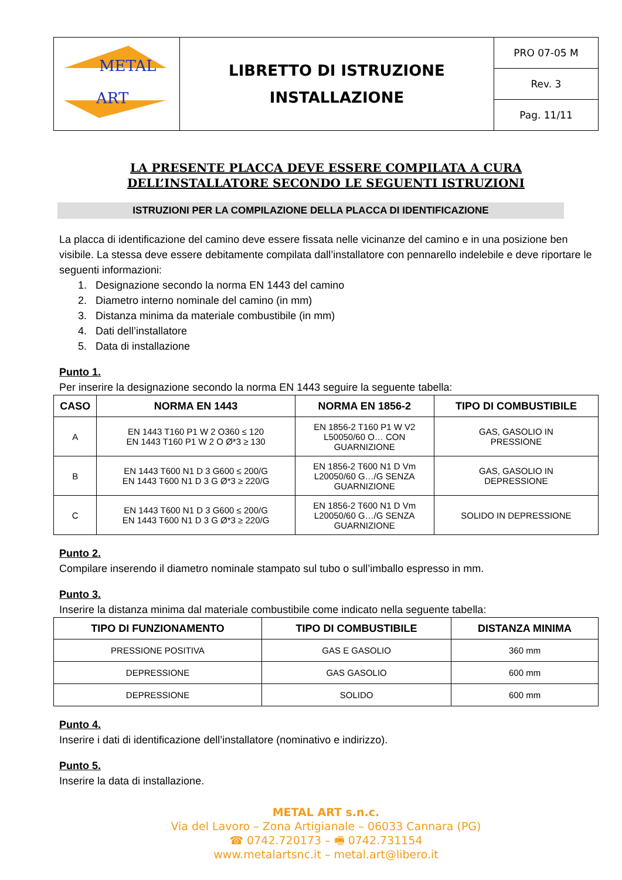| METAL ART | LIBRETTO DI ISTRUZIONE INSTALLAZIONE | PRO 07-05 M |
| | | Rev. 3 |
| | | Pag. 11/11 |
LA PRESENTE PLACCA DEVE ESSERE COMPILATA A CURA
DELL’INSTALLATORE SECONDO LE SEGUENTI ISTRUZIONI
ISTRUZIONI PER LA COMPILAZIONE DELLA PLACCA DI IDENTIFICAZIONE
La placca di identificazione del camino deve essere fissata nelle vicinanze del camino e in una posizione ben visibile. La stessa deve essere debitamente compilata dall’installatore con pennarello indelebile e deve riportare le seguenti informazioni:
1. Designazione secondo la norma EN 1443 del camino
2. Diametro interno nominale del camino (in mm)
3. Distanza minima da materiale combustibile (in mm)
4. Dati dell’installatore
5. Data di installazione
Punto 1.
Per inserire la designazione secondo la norma EN 1443 seguire la seguente tabella:
| CASO | NORMA EN 1443 | NORMA EN 1856-2 | TIPO DI COMBUSTIBILE |
| --- | --- | --- | --- |
| A | EN 1443 T160 P1 W 2 O360 ≤ 120 EN 1443 T160 P1 W 2 O Ø*3 ≥ 130 | EN 1856-2 T160 P1 W V2 L50050/60 O… CON GUARNIZIONE | GAS, GASOLIO IN PRESSIONE |
| B | EN 1443 T600 N1 D 3 G600 ≤ 200/G EN 1443 T600 N1 D 3 G Ø*3 ≥ 220/G | EN 1856-2 T600 N1 D Vm L20050/60 G…/G SENZA GUARNIZIONE | GAS, GASOLIO IN DEPRESSIONE |
| C | EN 1443 T600 N1 D 3 G600 ≤ 200/G EN 1443 T600 N1 D 3 G Ø*3 ≥ 220/G | EN 1856-2 T600 N1 D Vm L20050/60 G…/G SENZA GUARNIZIONE | SOLIDO IN DEPRESSIONE |
Punto 2.
Compilare inserendo il diametro nominale stampato sul tubo o sull’imballo espresso in mm.
Punto 3.
Inserire la distanza minima dal materiale combustibile come indicato nella seguente tabella:
| TIPO DI FUNZIONAMENTO | TIPO DI COMBUSTIBILE | DISTANZA MINIMA |
| --- | --- | --- |
| PRESSIONE POSITIVA | GAS E GASOLIO | 360 mm |
| DEPRESSIONE | GAS GASOLIO | 600 mm |
| DEPRESSIONE | SOLIDO | 600 mm |
Punto 4.
Inserire i dati di identificazione dell’installatore (nominativo e indirizzo).
Punto 5.
Inserire la data di installazione.
METAL ART s.n.c.
Via del Lavoro – Zona Artigianale – 06033 Cannara (PG)
☎ 0742.720173 – 🖷 0742.731154
www.metalartsnc.it – metal.art@libero.it